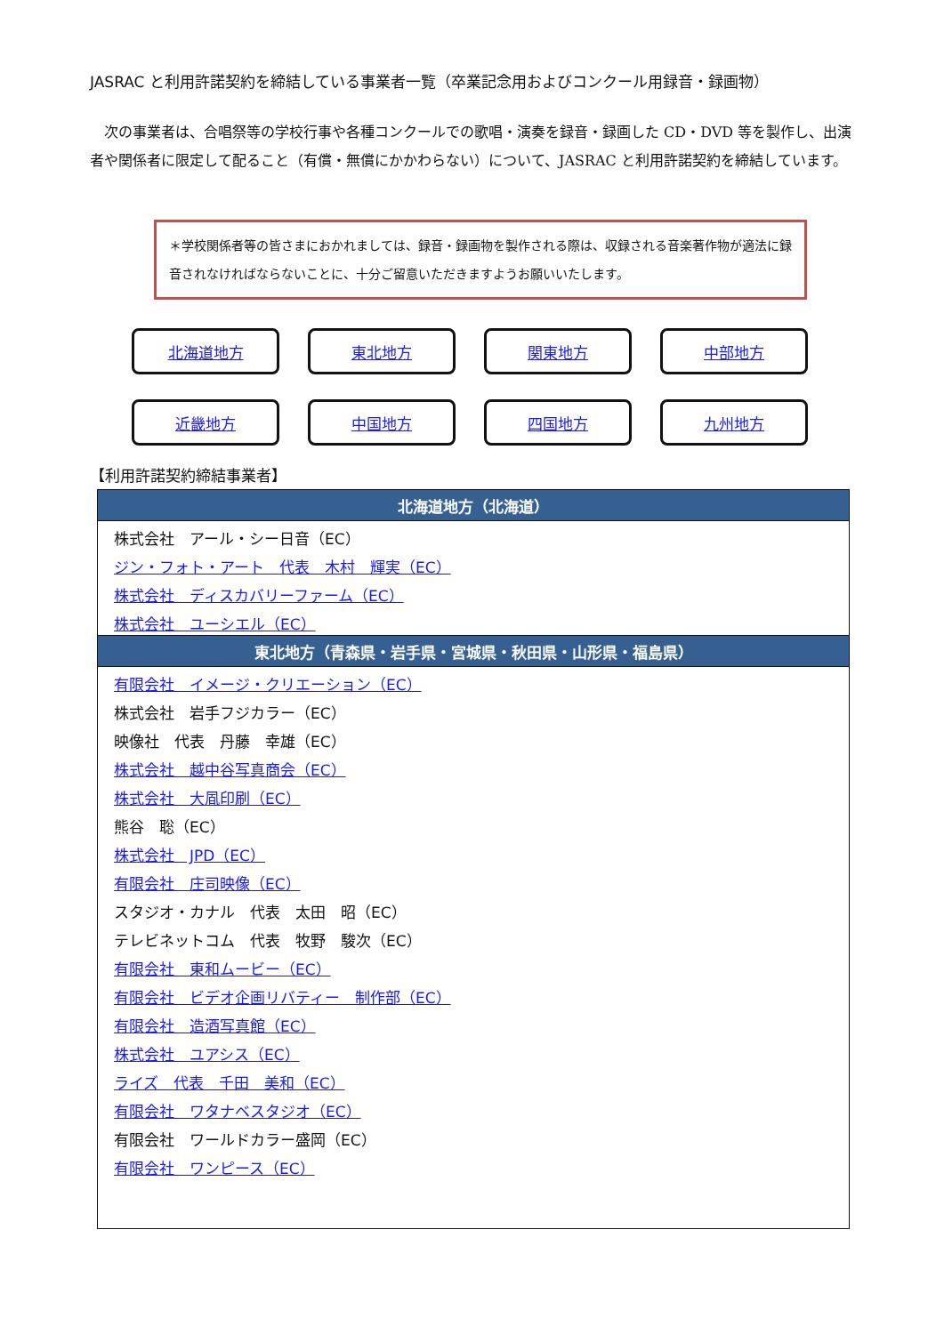JASRAC と利用許諾契約を締結している事業者一覧（卒業記念用およびコンクール用録音・録画物）
　次の事業者は、合唱祭等の学校行事や各種コンクールでの歌唱・演奏を録音・録画した CD・DVD 等を製作し、出演者や関係者に限定して配ること（有償・無償にかかわらない）について、JASRAC と利用許諾契約を締結しています。
＊学校関係者等の皆さまにおかれましては、録音・録画物を製作される際は、収録される音楽著作物が適法に録音されなければならないことに、十分ご留意いただきますようお願いいたします。
北海道地方
東北地方
関東地方
中部地方
近畿地方
中国地方
四国地方
九州地方
【利用許諾契約締結事業者】
| 北海道地方（北海道） |
| --- |
| 株式会社 アール・シー日音（EC） |
| ジン・フォト・アート 代表 木村 輝実（EC） |
| 株式会社 ディスカバリーファーム（EC） |
| 株式会社 ユーシエル（EC） |
| 東北地方（青森県・岩手県・宮城県・秋田県・山形県・福島県） |
| 有限会社 イメージ・クリエーション（EC） |
| 株式会社 岩手フジカラー（EC） |
| 映像社 代表 丹藤 幸雄（EC） |
| 株式会社 越中谷写真商会（EC） |
| 株式会社 大凮印刷（EC） |
| 熊谷 聡（EC） |
| 株式会社 JPD（EC） |
| 有限会社 庄司映像（EC） |
| スタジオ・カナル 代表 太田 昭（EC） |
| テレビネットコム 代表 牧野 駿次（EC） |
| 有限会社 東和ムービー（EC） |
| 有限会社 ビデオ企画リバティー 制作部（EC） |
| 有限会社 造酒写真館（EC） |
| 株式会社 ユアシス（EC） |
| ライズ 代表 千田 美和（EC） |
| 有限会社 ワタナベスタジオ（EC） |
| 有限会社 ワールドカラー盛岡（EC） |
| 有限会社 ワンピース（EC） |